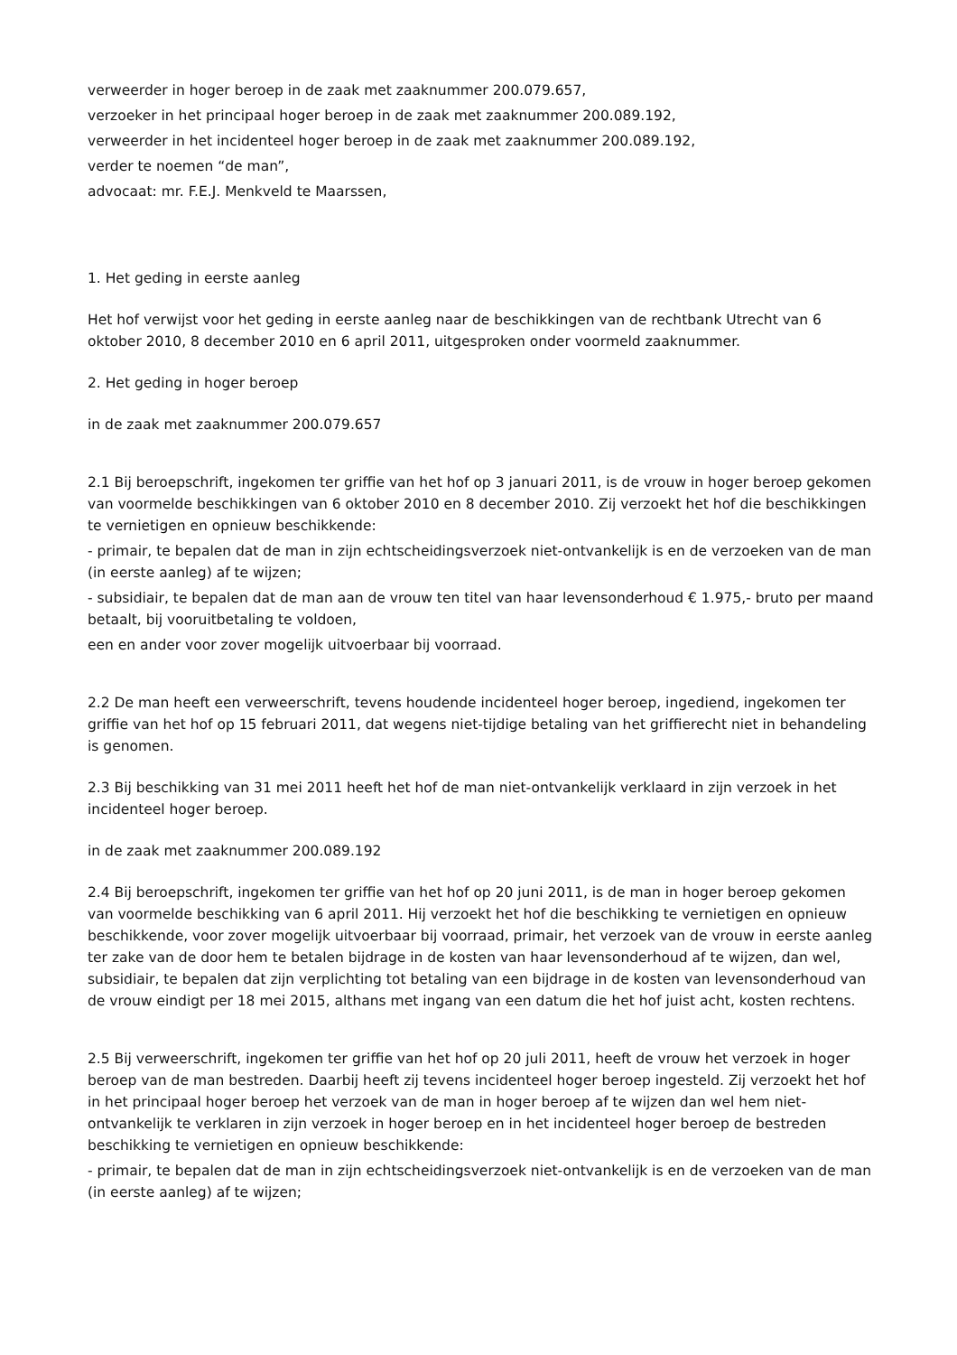verweerder in hoger beroep in de zaak met zaaknummer 200.079.657,
verzoeker in het principaal hoger beroep in de zaak met zaaknummer 200.089.192,
verweerder in het incidenteel hoger beroep in de zaak met zaaknummer 200.089.192,
verder te noemen “de man”,
advocaat: mr. F.E.J. Menkveld te Maarssen,
1. Het geding in eerste aanleg
Het hof verwijst voor het geding in eerste aanleg naar de beschikkingen van de rechtbank Utrecht van 6 oktober 2010, 8 december 2010 en 6 april 2011, uitgesproken onder voormeld zaaknummer.
2. Het geding in hoger beroep
in de zaak met zaaknummer 200.079.657
2.1 Bij beroepschrift, ingekomen ter griffie van het hof op 3 januari 2011, is de vrouw in hoger beroep gekomen van voormelde beschikkingen van 6 oktober 2010 en 8 december 2010. Zij verzoekt het hof die beschikkingen te vernietigen en opnieuw beschikkende:
- primair, te bepalen dat de man in zijn echtscheidingsverzoek niet-ontvankelijk is en de verzoeken van de man (in eerste aanleg) af te wijzen;
- subsidiair, te bepalen dat de man aan de vrouw ten titel van haar levensonderhoud € 1.975,- bruto per maand betaalt, bij vooruitbetaling te voldoen,
een en ander voor zover mogelijk uitvoerbaar bij voorraad.
2.2 De man heeft een verweerschrift, tevens houdende incidenteel hoger beroep, ingediend, ingekomen ter griffie van het hof op 15 februari 2011, dat wegens niet-tijdige betaling van het griffierecht niet in behandeling is genomen.
2.3 Bij beschikking van 31 mei 2011 heeft het hof de man niet-ontvankelijk verklaard in zijn verzoek in het incidenteel hoger beroep.
in de zaak met zaaknummer 200.089.192
2.4 Bij beroepschrift, ingekomen ter griffie van het hof op 20 juni 2011, is de man in hoger beroep gekomen van voormelde beschikking van 6 april 2011. Hij verzoekt het hof die beschikking te vernietigen en opnieuw beschikkende, voor zover mogelijk uitvoerbaar bij voorraad, primair, het verzoek van de vrouw in eerste aanleg ter zake van de door hem te betalen bijdrage in de kosten van haar levensonderhoud af te wijzen, dan wel, subsidiair, te bepalen dat zijn verplichting tot betaling van een bijdrage in de kosten van levensonderhoud van de vrouw eindigt per 18 mei 2015, althans met ingang van een datum die het hof juist acht, kosten rechtens.
2.5 Bij verweerschrift, ingekomen ter griffie van het hof op 20 juli 2011, heeft de vrouw het verzoek in hoger beroep van de man bestreden. Daarbij heeft zij tevens incidenteel hoger beroep ingesteld. Zij verzoekt het hof in het principaal hoger beroep het verzoek van de man in hoger beroep af te wijzen dan wel hem niet-ontvankelijk te verklaren in zijn verzoek in hoger beroep en in het incidenteel hoger beroep de bestreden beschikking te vernietigen en opnieuw beschikkende:
- primair, te bepalen dat de man in zijn echtscheidingsverzoek niet-ontvankelijk is en de verzoeken van de man (in eerste aanleg) af te wijzen;